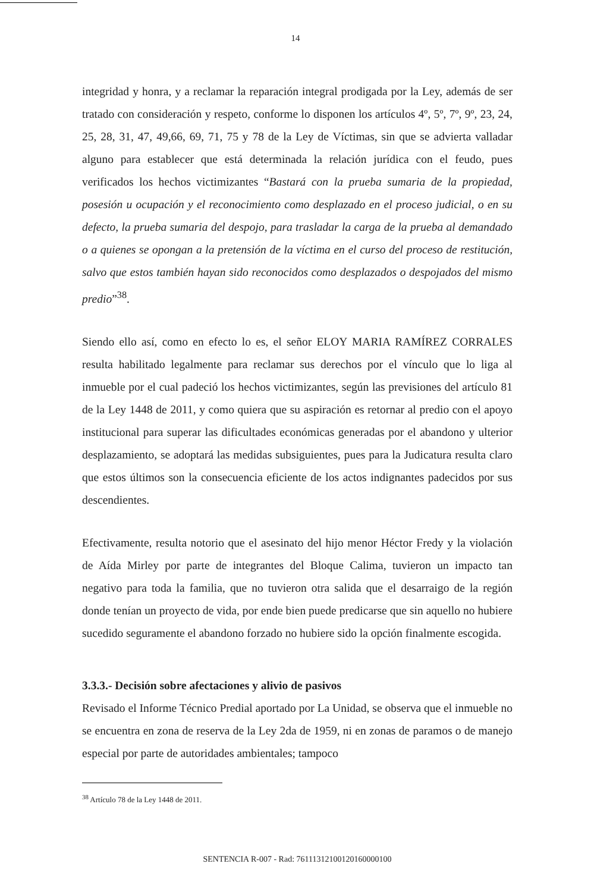14
integridad y honra, y a reclamar la reparación integral prodigada por la Ley, además de ser tratado con consideración y respeto, conforme lo disponen los artículos 4º, 5º, 7º, 9º, 23, 24, 25, 28, 31, 47, 49,66, 69, 71, 75 y 78 de la Ley de Víctimas, sin que se advierta valladar alguno para establecer que está determinada la relación jurídica con el feudo, pues verificados los hechos victimizantes “Bastará con la prueba sumaria de la propiedad, posesión u ocupación y el reconocimiento como desplazado en el proceso judicial, o en su defecto, la prueba sumaria del despojo, para trasladar la carga de la prueba al demandado o a quienes se opongan a la pretensión de la víctima en el curso del proceso de restitución, salvo que estos también hayan sido reconocidos como desplazados o despojados del mismo predio”<sup>38</sup>.
Siendo ello así, como en efecto lo es, el señor ELOY MARIA RAMÍREZ CORRALES resulta habilitado legalmente para reclamar sus derechos por el vínculo que lo liga al inmueble por el cual padeció los hechos victimizantes, según las previsiones del artículo 81 de la Ley 1448 de 2011, y como quiera que su aspiración es retornar al predio con el apoyo institucional para superar las dificultades económicas generadas por el abandono y ulterior desplazamiento, se adoptará las medidas subsiguientes, pues para la Judicatura resulta claro que estos últimos son la consecuencia eficiente de los actos indignantes padecidos por sus descendientes.
Efectivamente, resulta notorio que el asesinato del hijo menor Héctor Fredy y la violación de Aída Mirley por parte de integrantes del Bloque Calima, tuvieron un impacto tan negativo para toda la familia, que no tuvieron otra salida que el desarraigo de la región donde tenían un proyecto de vida, por ende bien puede predicarse que sin aquello no hubiere sucedido seguramente el abandono forzado no hubiere sido la opción finalmente escogida.
3.3.3.- Decisión sobre afectaciones y alivio de pasivos
Revisado el Informe Técnico Predial aportado por La Unidad, se observa que el inmueble no se encuentra en zona de reserva de la Ley 2da de 1959, ni en zonas de paramos o de manejo especial por parte de autoridades ambientales; tampoco
<sup>38</sup> Artículo 78 de la Ley 1448 de 2011.
SENTENCIA R-007 - Rad: 76111312100120160000100